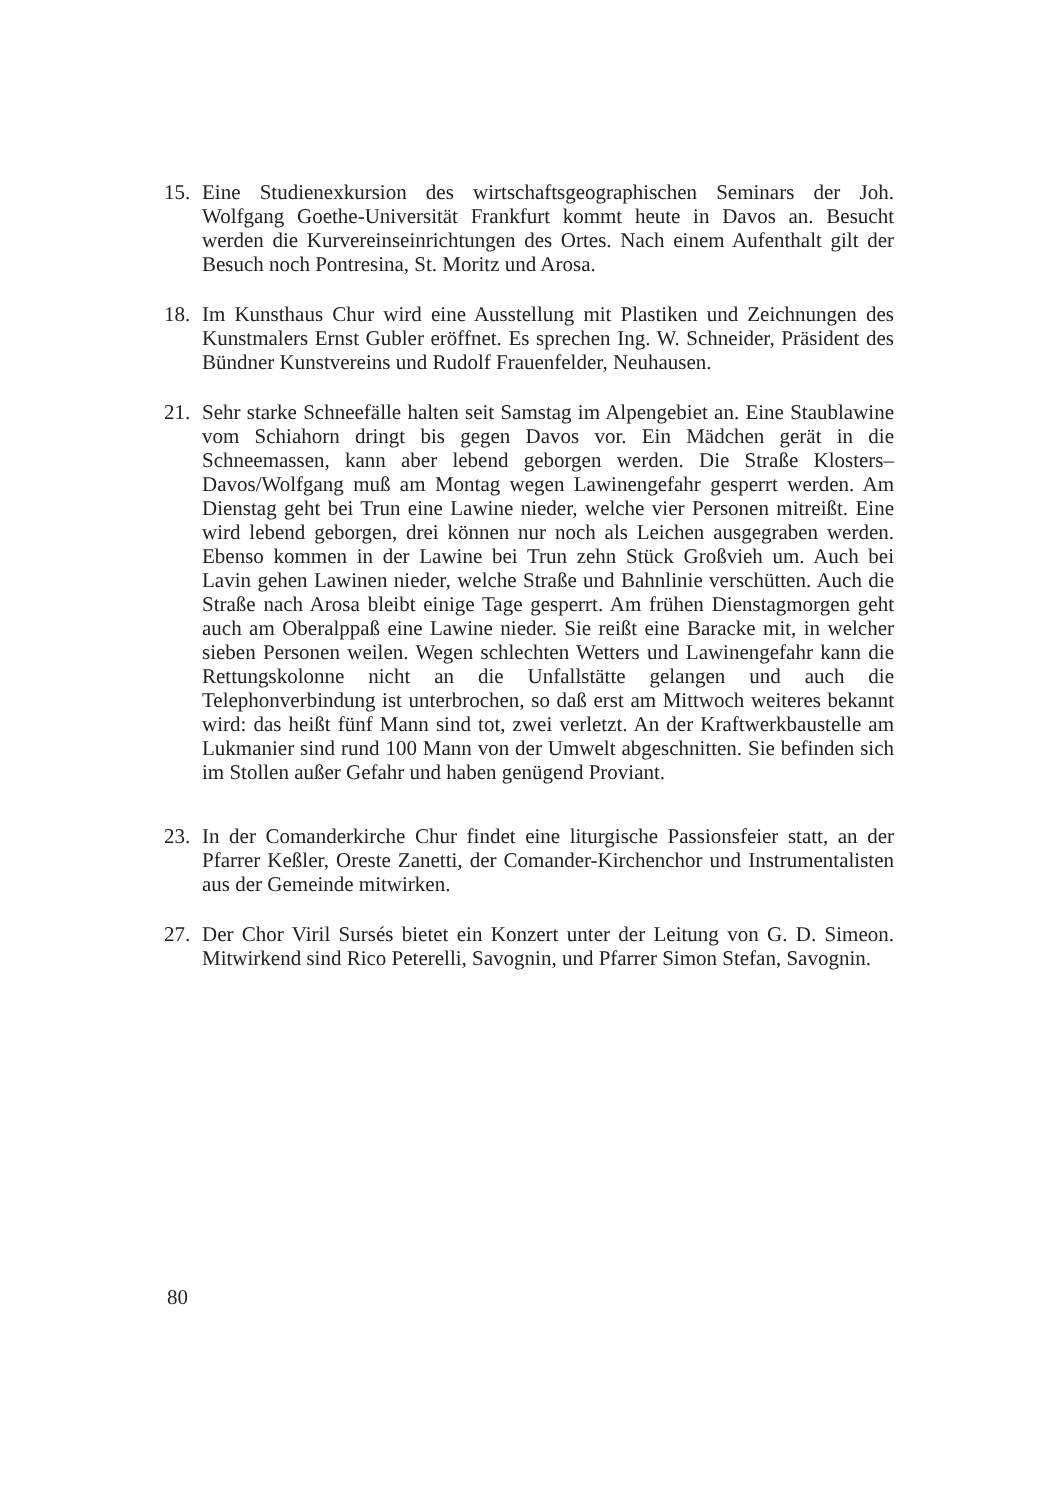15. Eine Studienexkursion des wirtschaftsgeographischen Seminars der Joh. Wolfgang Goethe-Universität Frankfurt kommt heute in Davos an. Besucht werden die Kurvereinseinrichtungen des Ortes. Nach einem Aufenthalt gilt der Besuch noch Pontresina, St. Moritz und Arosa.
18. Im Kunsthaus Chur wird eine Ausstellung mit Plastiken und Zeichnungen des Kunstmalers Ernst Gubler eröffnet. Es sprechen Ing. W. Schneider, Präsident des Bündner Kunstvereins und Rudolf Frauenfelder, Neuhausen.
21. Sehr starke Schneefälle halten seit Samstag im Alpengebiet an. Eine Staublawine vom Schiahorn dringt bis gegen Davos vor. Ein Mädchen gerät in die Schneemassen, kann aber lebend geborgen werden. Die Straße Klosters–Davos/Wolfgang muß am Montag wegen Lawinengefahr gesperrt werden. Am Dienstag geht bei Trun eine Lawine nieder, welche vier Personen mitreißt. Eine wird lebend geborgen, drei können nur noch als Leichen ausgegraben werden. Ebenso kommen in der Lawine bei Trun zehn Stück Großvieh um. Auch bei Lavin gehen Lawinen nieder, welche Straße und Bahnlinie verschütten. Auch die Straße nach Arosa bleibt einige Tage gesperrt. Am frühen Dienstagmorgen geht auch am Oberalppaß eine Lawine nieder. Sie reißt eine Baracke mit, in welcher sieben Personen weilen. Wegen schlechten Wetters und Lawinengefahr kann die Rettungskolonne nicht an die Unfallstätte gelangen und auch die Telephonverbindung ist unterbrochen, so daß erst am Mittwoch weiteres bekannt wird: das heißt fünf Mann sind tot, zwei verletzt. An der Kraftwerkbaustelle am Lukmanier sind rund 100 Mann von der Umwelt abgeschnitten. Sie befinden sich im Stollen außer Gefahr und haben genügend Proviant.
23. In der Comanderkirche Chur findet eine liturgische Passionsfeier statt, an der Pfarrer Keßler, Oreste Zanetti, der Comander-Kirchenchor und Instrumentalisten aus der Gemeinde mitwirken.
27. Der Chor Viril Sursés bietet ein Konzert unter der Leitung von G. D. Simeon. Mitwirkend sind Rico Peterelli, Savognin, und Pfarrer Simon Stefan, Savognin.
80